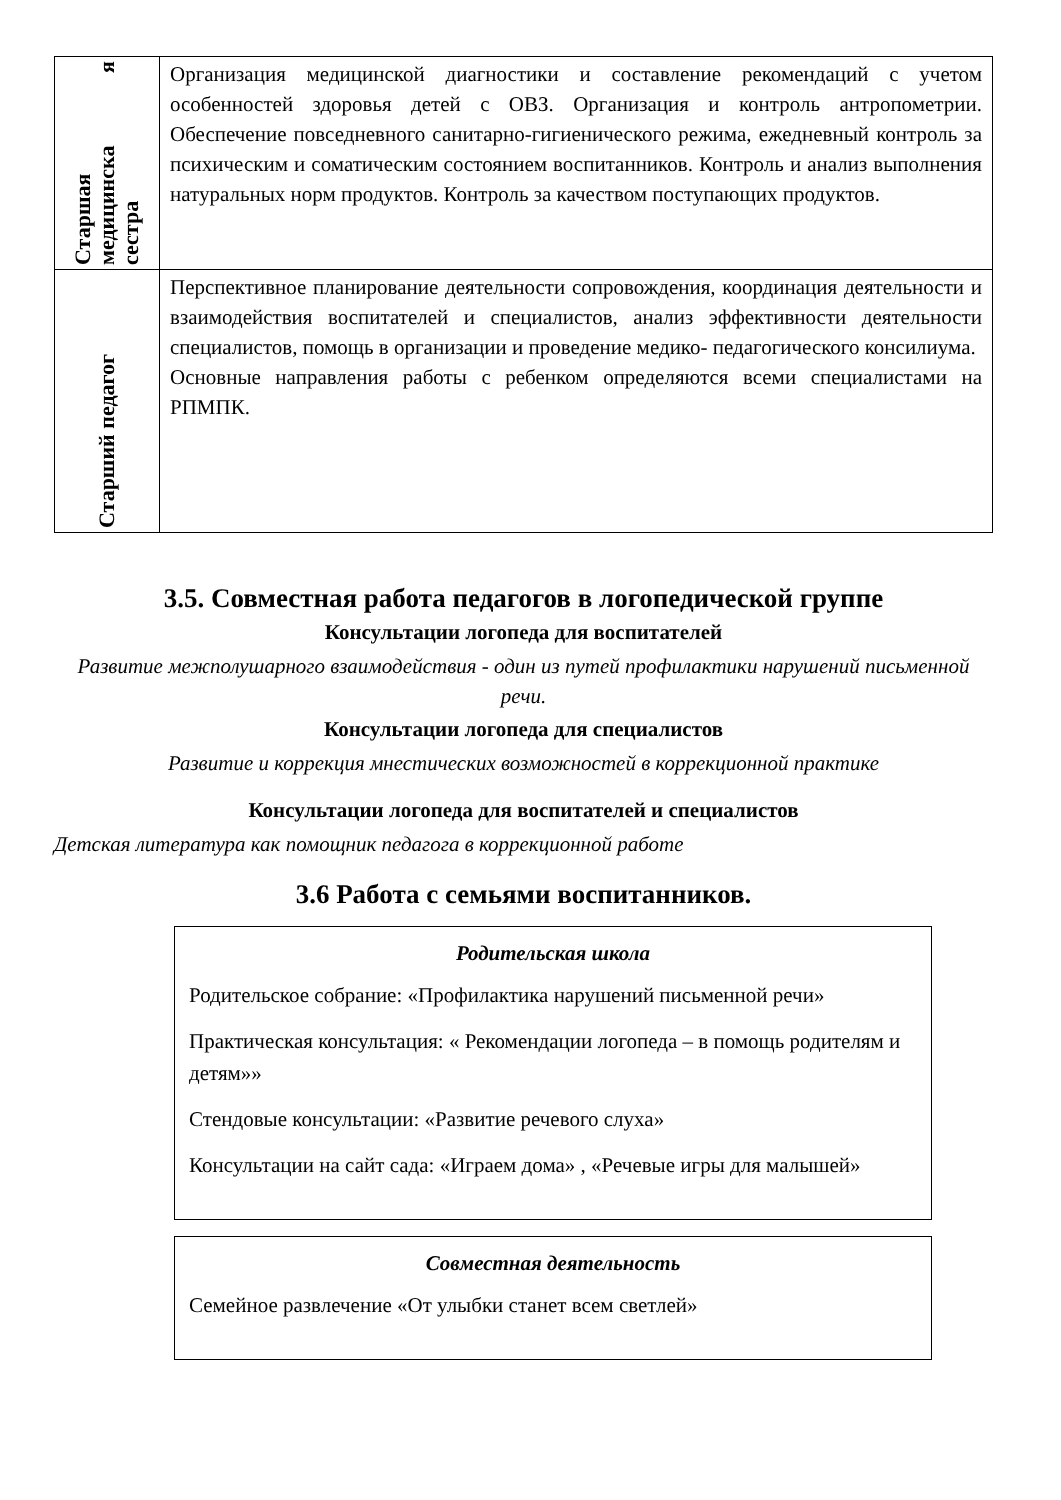| Старшая медицинска я сестра | Организация медицинской диагностики и составление рекомендаций с учетом особенностей здоровья детей с ОВЗ. Организация и контроль антропометрии. Обеспечение повседневного санитарно-гигиенического режима, ежедневный контроль за психическим и соматическим состоянием воспитанников. Контроль и анализ выполнения натуральных норм продуктов. Контроль за качеством поступающих продуктов. |
| Старший педагог | Перспективное планирование деятельности сопровождения, координация деятельности и взаимодействия воспитателей и специалистов, анализ эффективности деятельности специалистов, помощь в организации и проведение медико- педагогического консилиума. Основные направления работы с ребенком определяются всеми специалистами на РПМПК. |
3.5. Совместная работа педагогов в логопедической группе
Консультации логопеда для воспитателей
Развитие межполушарного взаимодействия - один из путей профилактики нарушений письменной речи.
Консультации логопеда для специалистов
Развитие и коррекция мнестических возможностей в коррекционной практике
Консультации логопеда для воспитателей и специалистов
Детская литература как помощник педагога в коррекционной работе
3.6 Работа с семьями воспитанников.
Родительская школа
Родительское собрание: «Профилактика нарушений письменной речи»
Практическая консультация: « Рекомендации логопеда – в помощь родителям и детям»»
Стендовые консультации: «Развитие речевого слуха»
Консультации на сайт сада: «Играем дома» , «Речевые игры для малышей»
Совместная деятельность
Семейное развлечение «От улыбки станет всем светлей»